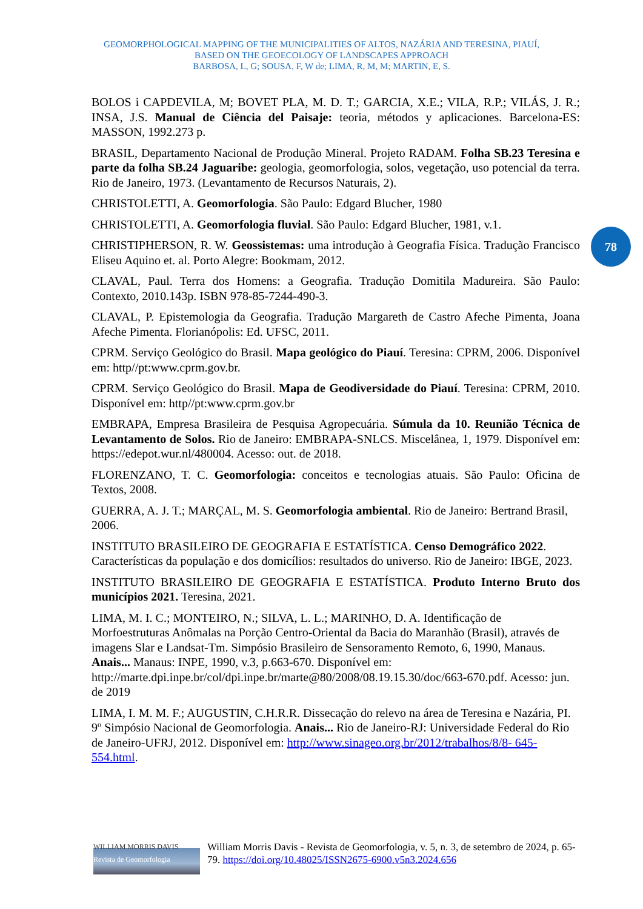GEOMORPHOLOGICAL MAPPING OF THE MUNICIPALITIES OF ALTOS, NAZÁRIA AND TERESINA, PIAUÍ,
BASED ON THE GEOECOLOGY OF LANDSCAPES APPROACH
BARBOSA, L, G; SOUSA, F, W de; LIMA, R, M, M; MARTIN, E, S.
78
BOLOS i CAPDEVILA, M; BOVET PLA, M. D. T.; GARCIA, X.E.; VILA, R.P.; VILÁS, J. R.; INSA, J.S. Manual de Ciência del Paisaje: teoria, métodos y aplicaciones. Barcelona-ES: MASSON, 1992.273 p.
BRASIL, Departamento Nacional de Produção Mineral. Projeto RADAM. Folha SB.23 Teresina e parte da folha SB.24 Jaguaribe: geologia, geomorfologia, solos, vegetação, uso potencial da terra. Rio de Janeiro, 1973. (Levantamento de Recursos Naturais, 2).
CHRISTOLETTI, A. Geomorfologia. São Paulo: Edgard Blucher, 1980
CHRISTOLETTI, A. Geomorfologia fluvial. São Paulo: Edgard Blucher, 1981, v.1.
CHRISTIPHERSON, R. W. Geossistemas: uma introdução à Geografia Física. Tradução Francisco Eliseu Aquino et. al. Porto Alegre: Bookmam, 2012.
CLAVAL, Paul. Terra dos Homens: a Geografia. Tradução Domitila Madureira. São Paulo: Contexto, 2010.143p. ISBN 978-85-7244-490-3.
CLAVAL, P. Epistemologia da Geografia. Tradução Margareth de Castro Afeche Pimenta, Joana Afeche Pimenta. Florianópolis: Ed. UFSC, 2011.
CPRM. Serviço Geológico do Brasil. Mapa geológico do Piauí. Teresina: CPRM, 2006. Disponível em: http//pt:www.cprm.gov.br.
CPRM. Serviço Geológico do Brasil. Mapa de Geodiversidade do Piauí. Teresina: CPRM, 2010. Disponível em: http//pt:www.cprm.gov.br
EMBRAPA, Empresa Brasileira de Pesquisa Agropecuária. Súmula da 10. Reunião Técnica de Levantamento de Solos. Rio de Janeiro: EMBRAPA-SNLCS. Miscelânea, 1, 1979. Disponível em: https://edepot.wur.nl/480004. Acesso: out. de 2018.
FLORENZANO, T. C. Geomorfologia: conceitos e tecnologias atuais. São Paulo: Oficina de Textos, 2008.
GUERRA, A. J. T.; MARÇAL, M. S. Geomorfologia ambiental. Rio de Janeiro: Bertrand Brasil, 2006.
INSTITUTO BRASILEIRO DE GEOGRAFIA E ESTATÍSTICA. Censo Demográfico 2022. Características da população e dos domicílios: resultados do universo. Rio de Janeiro: IBGE, 2023.
INSTITUTO BRASILEIRO DE GEOGRAFIA E ESTATÍSTICA. Produto Interno Bruto dos municípios 2021. Teresina, 2021.
LIMA, M. I. C.; MONTEIRO, N.; SILVA, L. L.; MARINHO, D. A. Identificação de Morfoestruturas Anômalas na Porção Centro-Oriental da Bacia do Maranhão (Brasil), através de imagens Slar e Landsat-Tm. Simpósio Brasileiro de Sensoramento Remoto, 6, 1990, Manaus. Anais... Manaus: INPE, 1990, v.3, p.663-670. Disponível em: http://marte.dpi.inpe.br/col/dpi.inpe.br/marte@80/2008/08.19.15.30/doc/663-670.pdf. Acesso: jun. de 2019
LIMA, I. M. M. F.; AUGUSTIN, C.H.R.R. Dissecação do relevo na área de Teresina e Nazária, PI. 9º Simpósio Nacional de Geomorfologia. Anais... Rio de Janeiro-RJ: Universidade Federal do Rio de Janeiro-UFRJ, 2012. Disponível em: http://www.sinageo.org.br/2012/trabalhos/8/8- 645-554.html.
WILLIAM MORRIS DAVIS
Revista de Geomorfologia
William Morris Davis - Revista de Geomorfologia, v. 5, n. 3, de setembro de 2024, p. 65-79. https://doi.org/10.48025/ISSN2675-6900.v5n3.2024.656